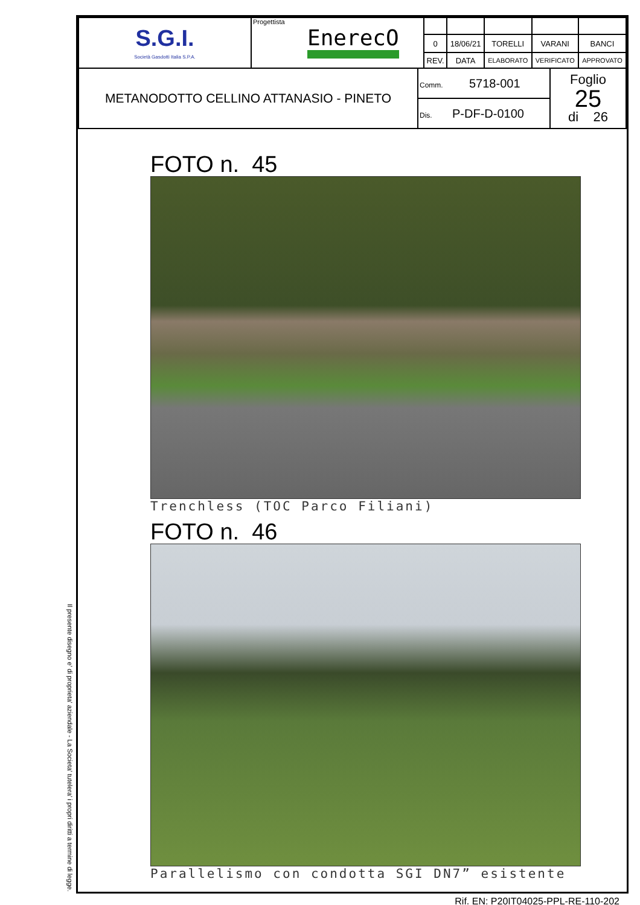Il presente disegno e' di proprieta' aziendale - La Societa' tutelera' i propri diritti a termine di legge.
| S.G.I. Società Gasdotti Italia S.P.A. | Progettista EnerecO | | | | | |
| | | 0 | 18/06/21 | TORELLI | VARANI | BANCI |
| | | REV. | DATA | ELABORATO | VERIFICATO | APPROVATO |
| METANODOTTO CELLINO ATTANASIO - PINETO | Comm. 5718-001 | Foglio 25 di 26 |
| | Dis. P-DF-D-0100 | |
FOTO n. 45
Trenchless (TOC Parco Filiani)
FOTO n. 46
Parallelismo con condotta SGI DN7” esistente
Rif. EN: P20IT04025-PPL-RE-110-202